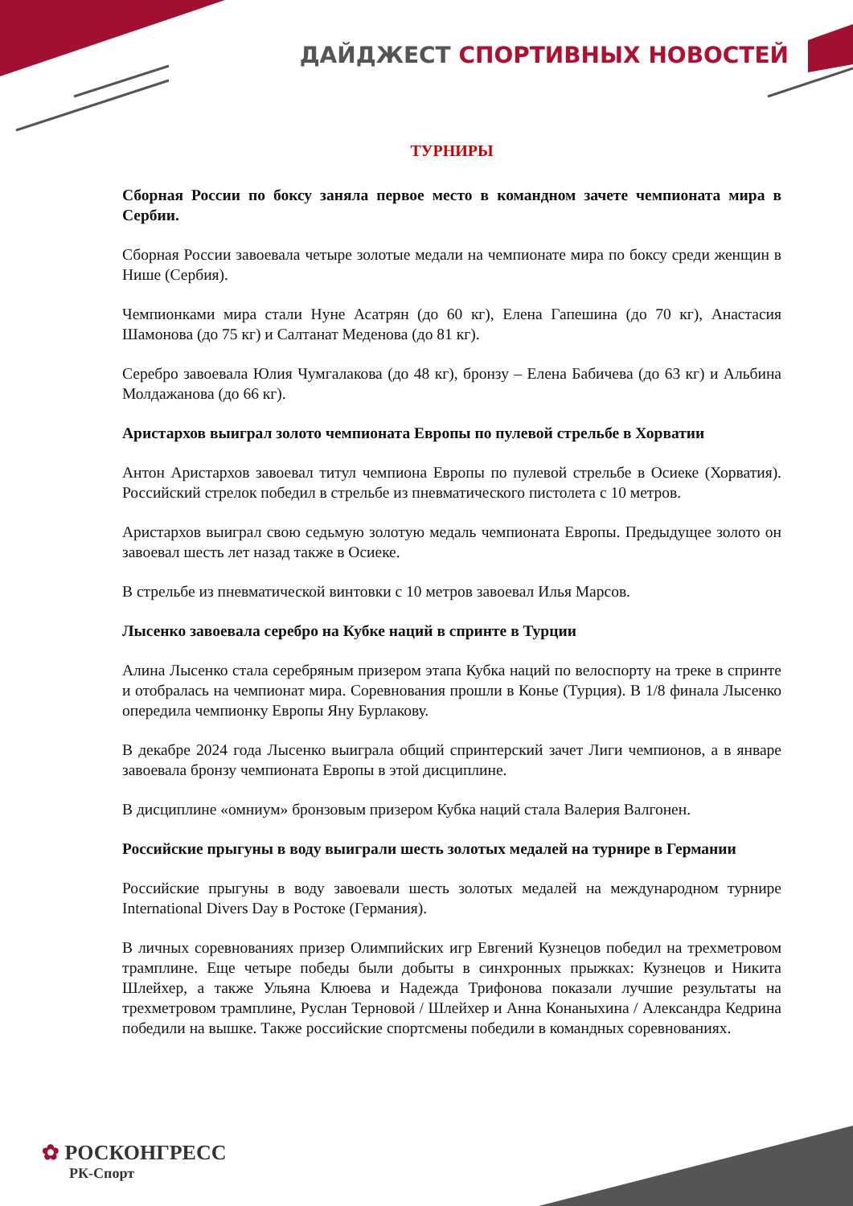ДАЙДЖЕСТ СПОРТИВНЫХ НОВОСТЕЙ
ТУРНИРЫ
Сборная России по боксу заняла первое место в командном зачете чемпионата мира в Сербии.
Сборная России завоевала четыре золотые медали на чемпионате мира по боксу среди женщин в Нише (Сербия).
Чемпионками мира стали Нуне Асатрян (до 60 кг), Елена Гапешина (до 70 кг), Анастасия Шамонова (до 75 кг) и Салтанат Меденова (до 81 кг).
Серебро завоевала Юлия Чумгалакова (до 48 кг), бронзу – Елена Бабичева (до 63 кг) и Альбина Молдажанова (до 66 кг).
Аристархов выиграл золото чемпионата Европы по пулевой стрельбе в Хорватии
Антон Аристархов завоевал титул чемпиона Европы по пулевой стрельбе в Осиеке (Хорватия). Российский стрелок победил в стрельбе из пневматического пистолета с 10 метров.
Аристархов выиграл свою седьмую золотую медаль чемпионата Европы. Предыдущее золото он завоевал шесть лет назад также в Осиеке.
В стрельбе из пневматической винтовки с 10 метров завоевал Илья Марсов.
Лысенко завоевала серебро на Кубке наций в спринте в Турции
Алина Лысенко стала серебряным призером этапа Кубка наций по велоспорту на треке в спринте и отобралась на чемпионат мира. Соревнования прошли в Конье (Турция). В 1/8 финала Лысенко опередила чемпионку Европы Яну Бурлакову.
В декабре 2024 года Лысенко выиграла общий спринтерский зачет Лиги чемпионов, а в январе завоевала бронзу чемпионата Европы в этой дисциплине.
В дисциплине «омниум» бронзовым призером Кубка наций стала Валерия Валгонен.
Российские прыгуны в воду выиграли шесть золотых медалей на турнире в Германии
Российские прыгуны в воду завоевали шесть золотых медалей на международном турнире International Divers Day в Ростоке (Германия).
В личных соревнованиях призер Олимпийских игр Евгений Кузнецов победил на трехметровом трамплине. Еще четыре победы были добыты в синхронных прыжках: Кузнецов и Никита Шлейхер, а также Ульяна Клюева и Надежда Трифонова показали лучшие результаты на трехметровом трамплине, Руслан Терновой / Шлейхер и Анна Конаныхина / Александра Кедрина победили на вышке. Также российские спортсмены победили в командных соревнованиях.
✿ РОСКОНГРЕСС
РК-Спорт